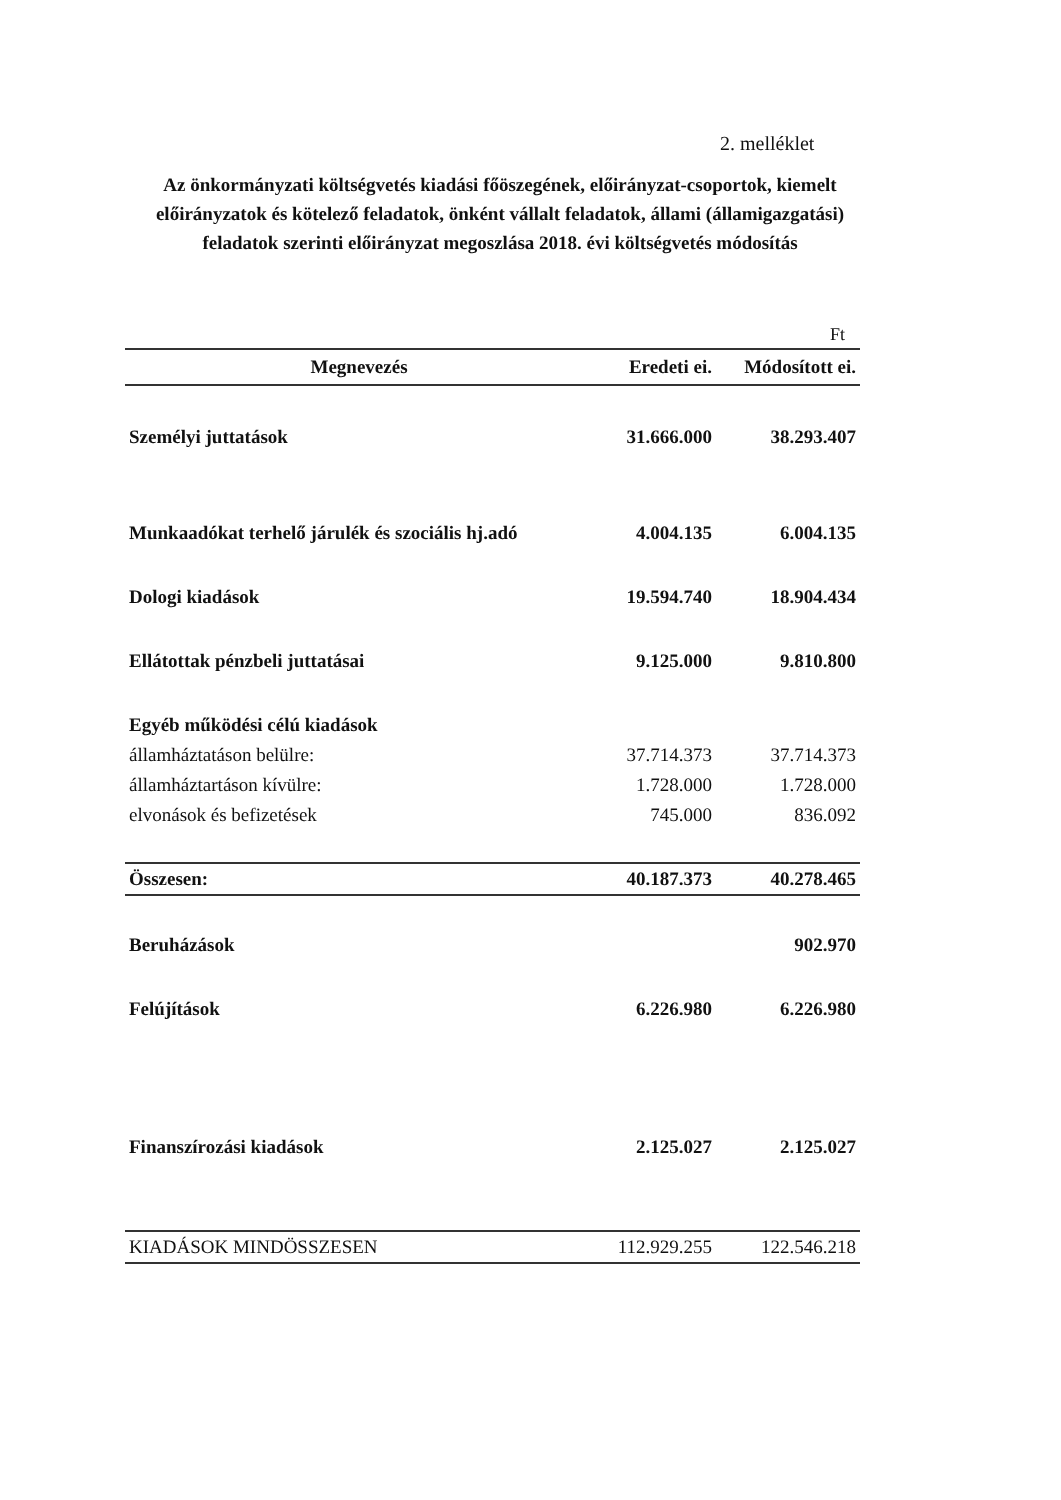2. melléklet
Az önkormányzati költségvetés kiadási főöszegének, előirányzat-csoportok, kiemelt előirányzatok és kötelező feladatok, önként vállalt feladatok, állami (államigazgatási) feladatok szerinti előirányzat megoszlása 2018. évi költségvetés módosítás
Ft
| Megnevezés | Eredeti ei. | Módosított ei. |
| --- | --- | --- |
| Személyi juttatások | 31.666.000 | 38.293.407 |
| Munkaadókat terhelő járulék és szociális hj.adó | 4.004.135 | 6.004.135 |
| Dologi kiadások | 19.594.740 | 18.904.434 |
| Ellátottak pénzbeli juttatásai | 9.125.000 | 9.810.800 |
| Egyéb működési célú kiadások | | |
| államháztatáson belülre: | 37.714.373 | 37.714.373 |
| államháztartáson kívülre: | 1.728.000 | 1.728.000 |
| elvonások és befizetések | 745.000 | 836.092 |
| Összesen: | 40.187.373 | 40.278.465 |
| Beruházások | | 902.970 |
| Felújítások | 6.226.980 | 6.226.980 |
| Finanszírozási kiadások | 2.125.027 | 2.125.027 |
| KIADÁSOK MINDÖSSZESEN | 112.929.255 | 122.546.218 |